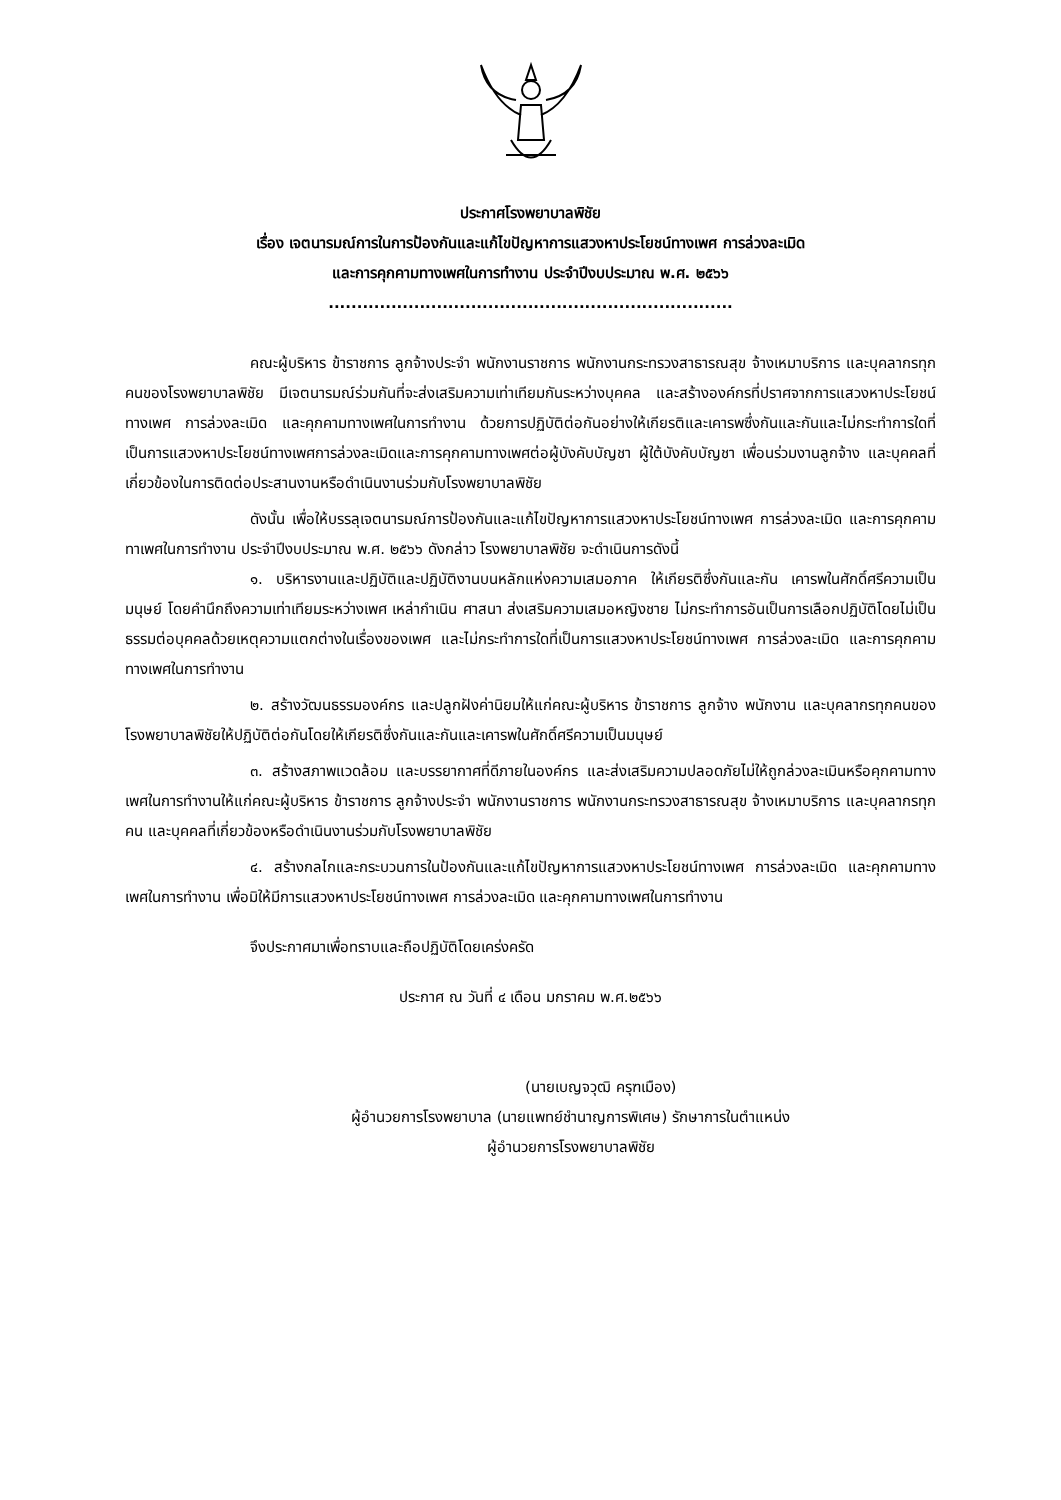ประกาศโรงพยาบาลพิชัย
เรื่อง เจตนารมณ์การในการป้องกันและแก้ไขปัญหาการแสวงหาประโยชน์ทางเพศ การล่วงละเมิด
และการคุกคามทางเพศในการทำงาน ประจำปีงบประมาณ พ.ศ. ๒๕๖๖
.......................................................................
คณะผู้บริหาร ข้าราชการ ลูกจ้างประจำ พนักงานราชการ พนักงานกระทรวงสาธารณสุข จ้างเหมาบริการ และบุคลากรทุกคนของโรงพยาบาลพิชัย มีเจตนารมณ์ร่วมกันที่จะส่งเสริมความเท่าเทียมกันระหว่างบุคคล และสร้างองค์กรที่ปราศจากการแสวงหาประโยชน์ทางเพศ การล่วงละเมิด และคุกคามทางเพศในการทำงาน ด้วยการปฏิบัติต่อกันอย่างให้เกียรติและเคารพซึ่งกันและกันและไม่กระทำการใดที่เป็นการแสวงหาประโยชน์ทางเพศการล่วงละเมิดและการคุกคามทางเพศต่อผู้บังคับบัญชา ผู้ใต้บังคับบัญชา เพื่อนร่วมงานลูกจ้าง และบุคคลที่เกี่ยวข้องในการติดต่อประสานงานหรือดำเนินงานร่วมกับโรงพยาบาลพิชัย
ดังนั้น เพื่อให้บรรลุเจตนารมณ์การป้องกันและแก้ไขปัญหาการแสวงหาประโยชน์ทางเพศ การล่วงละเมิด และการคุกคามทาเพศในการทำงาน ประจำปีงบประมาณ พ.ศ. ๒๕๖๖ ดังกล่าว โรงพยาบาลพิชัย จะดำเนินการดังนี้
๑. บริหารงานและปฏิบัติและปฏิบัติงานบนหลักแห่งความเสมอภาค ให้เกียรติซึ่งกันและกัน เคารพในศักดิ์ศรีความเป็นมนุษย์ โดยคำนึกถึงความเท่าเทียมระหว่างเพศ เหล่ากำเนิน ศาสนา ส่งเสริมความเสมอหญิงชาย ไม่กระทำการอันเป็นการเลือกปฏิบัติโดยไม่เป็นธรรมต่อบุคคลด้วยเหตุความแตกต่างในเรื่องของเพศ และไม่กระทำการใดที่เป็นการแสวงหาประโยชน์ทางเพศ การล่วงละเมิด และการคุกคามทางเพศในการทำงาน
๒. สร้างวัฒนธรรมองค์กร และปลูกฝังค่านิยมให้แก่คณะผู้บริหาร ข้าราชการ ลูกจ้าง พนักงาน และบุคลากรทุกคนของโรงพยาบาลพิชัยให้ปฏิบัติต่อกันโดยให้เกียรติซึ่งกันและกันและเคารพในศักดิ์ศรีความเป็นมนุษย์
๓. สร้างสภาพแวดล้อม และบรรยากาศที่ดีภายในองค์กร และส่งเสริมความปลอดภัยไม่ให้ถูกล่วงละเมินหรือคุกคามทางเพศในการทำงานให้แก่คณะผู้บริหาร ข้าราชการ ลูกจ้างประจำ พนักงานราชการ พนักงานกระทรวงสาธารณสุข จ้างเหมาบริการ และบุคลากรทุกคน และบุคคลที่เกี่ยวข้องหรือดำเนินงานร่วมกับโรงพยาบาลพิชัย
๔. สร้างกลไกและกระบวนการในป้องกันและแก้ไขปัญหาการแสวงหาประโยชน์ทางเพศ การล่วงละเมิด และคุกคามทางเพศในการทำงาน เพื่อมิให้มีการแสวงหาประโยชน์ทางเพศ การล่วงละเมิด และคุกคามทางเพศในการทำงาน
จึงประกาศมาเพื่อทราบและถือปฏิบัติโดยเคร่งครัด
ประกาศ ณ วันที่ ๔ เดือน มกราคม พ.ศ.๒๕๖๖
(นายเบญจวุฒิ ครุฑเมือง)
ผู้อำนวยการโรงพยาบาล (นายแพทย์ชำนาญการพิเศษ) รักษาการในตำแหน่ง
ผู้อำนวยการโรงพยาบาลพิชัย